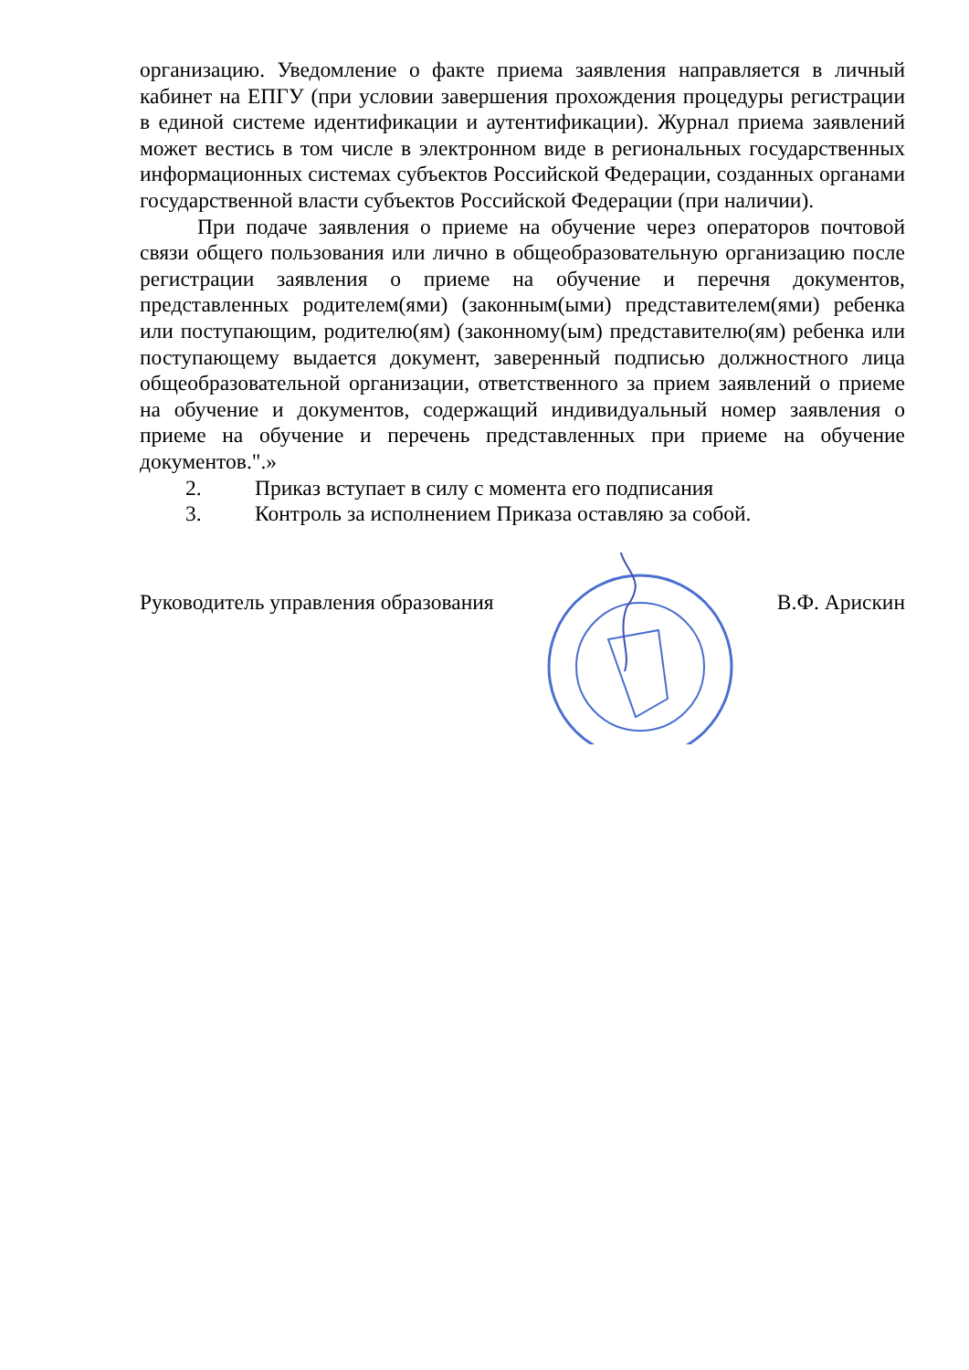организацию. Уведомление о факте приема заявления направляется в личный кабинет на ЕПГУ (при условии завершения прохождения процедуры регистрации в единой системе идентификации и аутентификации). Журнал приема заявлений может вестись в том числе в электронном виде в региональных государственных информационных системах субъектов Российской Федерации, созданных органами государственной власти субъектов Российской Федерации (при наличии).
При подаче заявления о приеме на обучение через операторов почтовой связи общего пользования или лично в общеобразовательную организацию после регистрации заявления о приеме на обучение и перечня документов, представленных родителем(ями) (законным(ыми) представителем(ями) ребенка или поступающим, родителю(ям) (законному(ым) представителю(ям) ребенка или поступающему выдается документ, заверенный подписью должностного лица общеобразовательной организации, ответственного за прием заявлений о приеме на обучение и документов, содержащий индивидуальный номер заявления о приеме на обучение и перечень представленных при приеме на обучение документов.".»
2. Приказ вступает в силу с момента его подписания
3. Контроль за исполнением Приказа оставляю за собой.
Руководитель управления образования В.Ф. Арискин